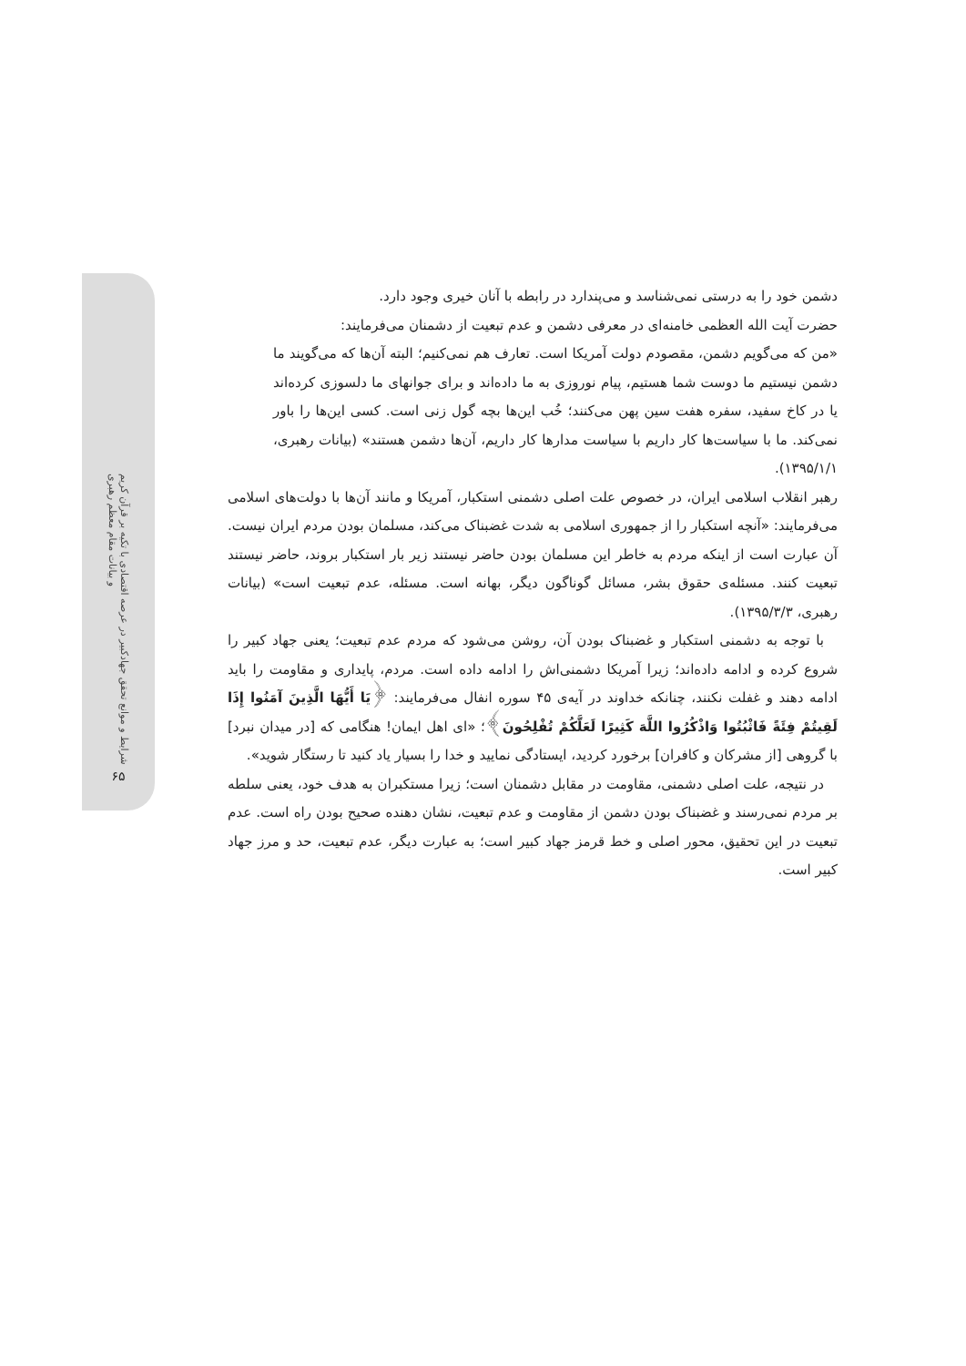شرایط و موانع تحقق جهادکبیر در عرصه اقتصادی با تکیه بر قرآن کریم و بیانات مقام معظم رهبری
۶۵
دشمن خود را به درستی نمی‌شناسد و می‌پندارد در رابطه با آنان خیری وجود دارد.
حضرت آیت الله العظمی خامنه‌ای در معرفی دشمن و عدم تبعیت از دشمنان می‌فرمایند:
«من که می‌گویم دشمن، مقصودم دولت آمریکا است. تعارف هم نمی‌کنیم؛ البته آن‌ها که می‌گویند ما دشمن نیستیم ما دوست شما هستیم، پیام نوروزی به ما داده‌اند و برای جوانهای ما دلسوزی کرده‌اند یا در کاخ سفید، سفره هفت سین پهن می‌کنند؛ خُب این‌ها بچه گول زنی است. کسی این‌ها را باور نمی‌کند. ما با سیاست‌ها کار داریم با سیاست مدارها کار داریم، آن‌ها دشمن هستند» (بیانات رهبری، ۱۳۹۵/۱/۱).
رهبر انقلاب اسلامی ایران، در خصوص علت اصلی دشمنی استکبار، آمریکا و مانند آن‌ها با دولت‌های اسلامی می‌فرمایند: «آنچه استکبار را از جمهوری اسلامی به شدت غضبناک می‌کند، مسلمان بودن مردم ایران نیست. آن عبارت است از اینکه مردم به خاطر این مسلمان بودن حاضر نیستند زیر بار استکبار بروند، حاضر نیستند تبعیت کنند. مسئله‌ی حقوق بشر، مسائل گوناگون دیگر، بهانه است. مسئله، عدم تبعیت است» (بیانات رهبری، ۱۳۹۵/۳/۳).
با توجه به دشمنی استکبار و غضبناک بودن آن، روشن می‌شود که مردم عدم تبعیت؛ یعنی جهاد کبیر را شروع کرده و ادامه داده‌اند؛ زیرا آمریکا دشمنی‌اش را ادامه داده است. مردم، پایداری و مقاومت را باید ادامه دهند و غفلت نکنند، چنانکه خداوند در آیه‌ی ۴۵ سوره انفال می‌فرمایند: ﴿يَا أَيُّهَا الَّذِينَ آمَنُوا إِذَا لَقِيتُمْ فِئَةً فَاثْبُتُوا وَاذْكُرُوا اللَّهَ كَثِيرًا لَعَلَّكُمْ تُفْلِحُونَ﴾؛ «ای اهل ایمان! هنگامی که [در میدان نبرد] با گروهی [از مشرکان و کافران] برخورد کردید، ایستادگی نمایید و خدا را بسیار یاد کنید تا رستگار شوید».
در نتیجه، علت اصلی دشمنی، مقاومت در مقابل دشمنان است؛ زیرا مستکبران به هدف خود، یعنی سلطه بر مردم نمی‌رسند و غضبناک بودن دشمن از مقاومت و عدم تبعیت، نشان دهنده صحیح بودن راه است. عدم تبعیت در این تحقیق، محور اصلی و خط قرمز جهاد کبیر است؛ به عبارت دیگر، عدم تبعیت، حد و مرز جهاد کبیر است.